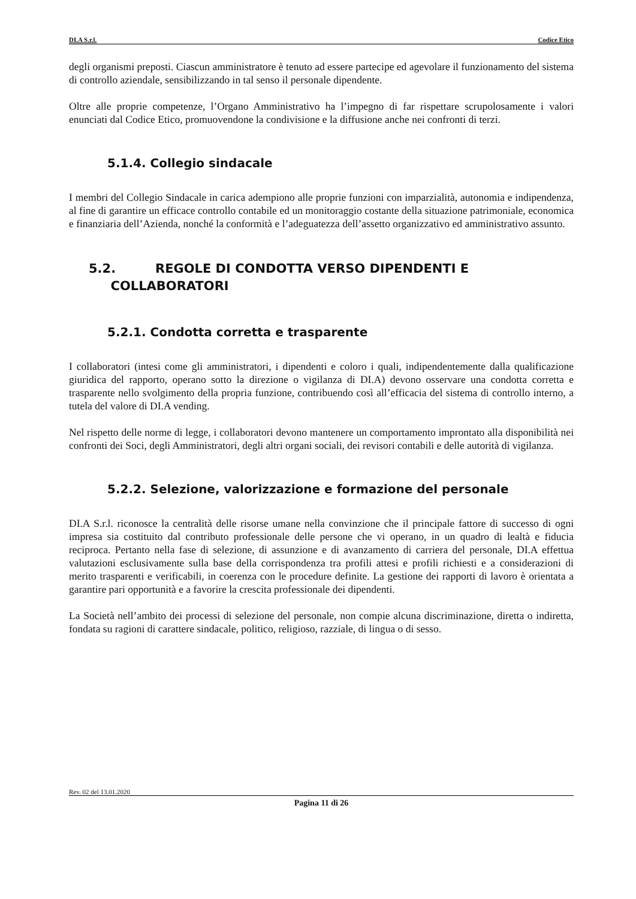DI.A S.r.l. Codice Etico
degli organismi preposti. Ciascun amministratore è tenuto ad essere partecipe ed agevolare il funzionamento del sistema di controllo aziendale, sensibilizzando in tal senso il personale dipendente.
Oltre alle proprie competenze, l’Organo Amministrativo ha l’impegno di far rispettare scrupolosamente i valori enunciati dal Codice Etico, promuovendone la condivisione e la diffusione anche nei confronti di terzi.
5.1.4. Collegio sindacale
I membri del Collegio Sindacale in carica adempiono alle proprie funzioni con imparzialità, autonomia e indipendenza, al fine di garantire un efficace controllo contabile ed un monitoraggio costante della situazione patrimoniale, economica e finanziaria dell’Azienda, nonché la conformità e l’adeguatezza dell’assetto organizzativo ed amministrativo assunto.
5.2. REGOLE DI CONDOTTA VERSO DIPENDENTI E
COLLABORATORI
5.2.1. Condotta corretta e trasparente
I collaboratori (intesi come gli amministratori, i dipendenti e coloro i quali, indipendentemente dalla qualificazione giuridica del rapporto, operano sotto la direzione o vigilanza di DI.A) devono osservare una condotta corretta e trasparente nello svolgimento della propria funzione, contribuendo così all’efficacia del sistema di controllo interno, a tutela del valore di DI.A vending.
Nel rispetto delle norme di legge, i collaboratori devono mantenere un comportamento improntato alla disponibilità nei confronti dei Soci, degli Amministratori, degli altri organi sociali, dei revisori contabili e delle autorità di vigilanza.
5.2.2. Selezione, valorizzazione e formazione del personale
DI.A S.r.l. riconosce la centralità delle risorse umane nella convinzione che il principale fattore di successo di ogni impresa sia costituito dal contributo professionale delle persone che vi operano, in un quadro di lealtà e fiducia reciproca. Pertanto nella fase di selezione, di assunzione e di avanzamento di carriera del personale, DI.A effettua valutazioni esclusivamente sulla base della corrispondenza tra profili attesi e profili richiesti e a considerazioni di merito trasparenti e verificabili, in coerenza con le procedure definite. La gestione dei rapporti di lavoro è orientata a garantire pari opportunità e a favorire la crescita professionale dei dipendenti.
La Società nell’ambito dei processi di selezione del personale, non compie alcuna discriminazione, diretta o indiretta, fondata su ragioni di carattere sindacale, politico, religioso, razziale, di lingua o di sesso.
Rev. 02 del 13.01.2020
Pagina 11 di 26